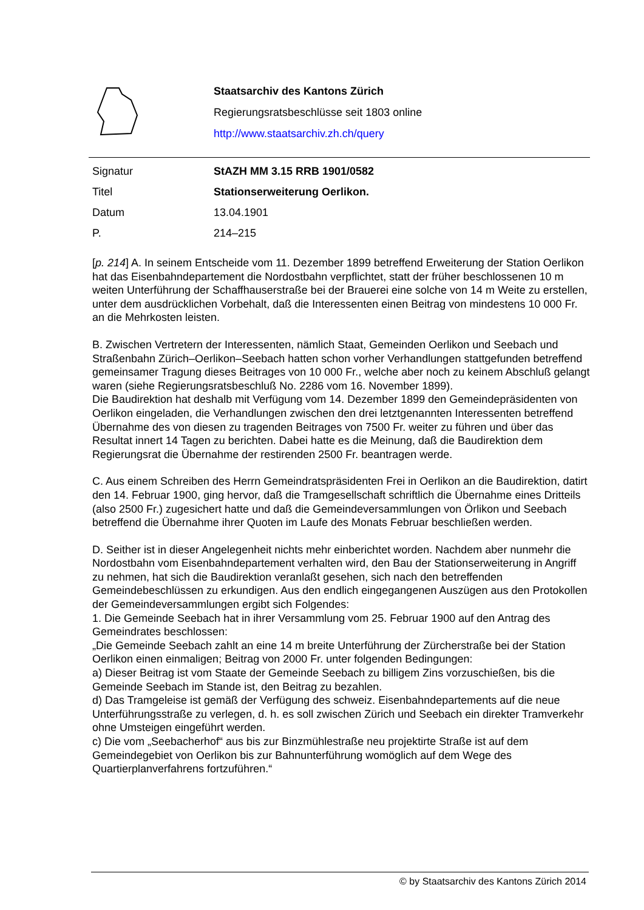Staatsarchiv des Kantons Zürich
Regierungsratsbeschlüsse seit 1803 online
http://www.staatsarchiv.zh.ch/query
| Signatur | StAZH MM 3.15 RRB 1901/0582 |
| Titel | Stationserweiterung Oerlikon. |
| Datum | 13.04.1901 |
| P. | 214–215 |
[p. 214] A. In seinem Entscheide vom 11. Dezember 1899 betreffend Erweiterung der Station Oerlikon hat das Eisenbahndepartement die Nordostbahn verpflichtet, statt der früher beschlossenen 10 m weiten Unterführung der Schaffhauserstraße bei der Brauerei eine solche von 14 m Weite zu erstellen, unter dem ausdrücklichen Vorbehalt, daß die Interessenten einen Beitrag von mindestens 10 000 Fr. an die Mehrkosten leisten.
B. Zwischen Vertretern der Interessenten, nämlich Staat, Gemeinden Oerlikon und Seebach und Straßenbahn Zürich–Oerlikon–Seebach hatten schon vorher Verhandlungen stattgefunden betreffend gemeinsamer Tragung dieses Beitrages von 10 000 Fr., welche aber noch zu keinem Abschluß gelangt waren (siehe Regierungsratsbeschluß No. 2286 vom 16. November 1899).
Die Baudirektion hat deshalb mit Verfügung vom 14. Dezember 1899 den Gemeindepräsidenten von Oerlikon eingeladen, die Verhandlungen zwischen den drei letztgenannten Interessenten betreffend Übernahme des von diesen zu tragenden Beitrages von 7500 Fr. weiter zu führen und über das Resultat innert 14 Tagen zu berichten. Dabei hatte es die Meinung, daß die Baudirektion dem Regierungsrat die Übernahme der restirenden 2500 Fr. beantragen werde.
C. Aus einem Schreiben des Herrn Gemeindratspräsidenten Frei in Oerlikon an die Baudirektion, datirt den 14. Februar 1900, ging hervor, daß die Tramgesellschaft schriftlich die Übernahme eines Dritteils (also 2500 Fr.) zugesichert hatte und daß die Gemeindeversammlungen von Örlikon und Seebach betreffend die Übernahme ihrer Quoten im Laufe des Monats Februar beschließen werden.
D. Seither ist in dieser Angelegenheit nichts mehr einberichtet worden. Nachdem aber nunmehr die Nordostbahn vom Eisenbahndepartement verhalten wird, den Bau der Stationserweiterung in Angriff zu nehmen, hat sich die Baudirektion veranlaßt gesehen, sich nach den betreffenden Gemeindebeschlüssen zu erkundigen. Aus den endlich eingegangenen Auszügen aus den Protokollen der Gemeindeversammlungen ergibt sich Folgendes:
1. Die Gemeinde Seebach hat in ihrer Versammlung vom 25. Februar 1900 auf den Antrag des Gemeindrates beschlossen:
„Die Gemeinde Seebach zahlt an eine 14 m breite Unterführung der Zürcherstraße bei der Station Oerlikon einen einmaligen; Beitrag von 2000 Fr. unter folgenden Bedingungen:
a) Dieser Beitrag ist vom Staate der Gemeinde Seebach zu billigem Zins vorzuschießen, bis die Gemeinde Seebach im Stande ist, den Beitrag zu bezahlen.
d) Das Tramgeleise ist gemäß der Verfügung des schweiz. Eisenbahndepartements auf die neue Unterführungsstraße zu verlegen, d. h. es soll zwischen Zürich und Seebach ein direkter Tramverkehr ohne Umsteigen eingeführt werden.
c) Die vom „Seebacherhof“ aus bis zur Binzmühlestraße neu projektirte Straße ist auf dem Gemeindegebiet von Oerlikon bis zur Bahnunterführung womöglich auf dem Wege des Quartierplanverfahrens fortzuführen.“
© by Staatsarchiv des Kantons Zürich 2014